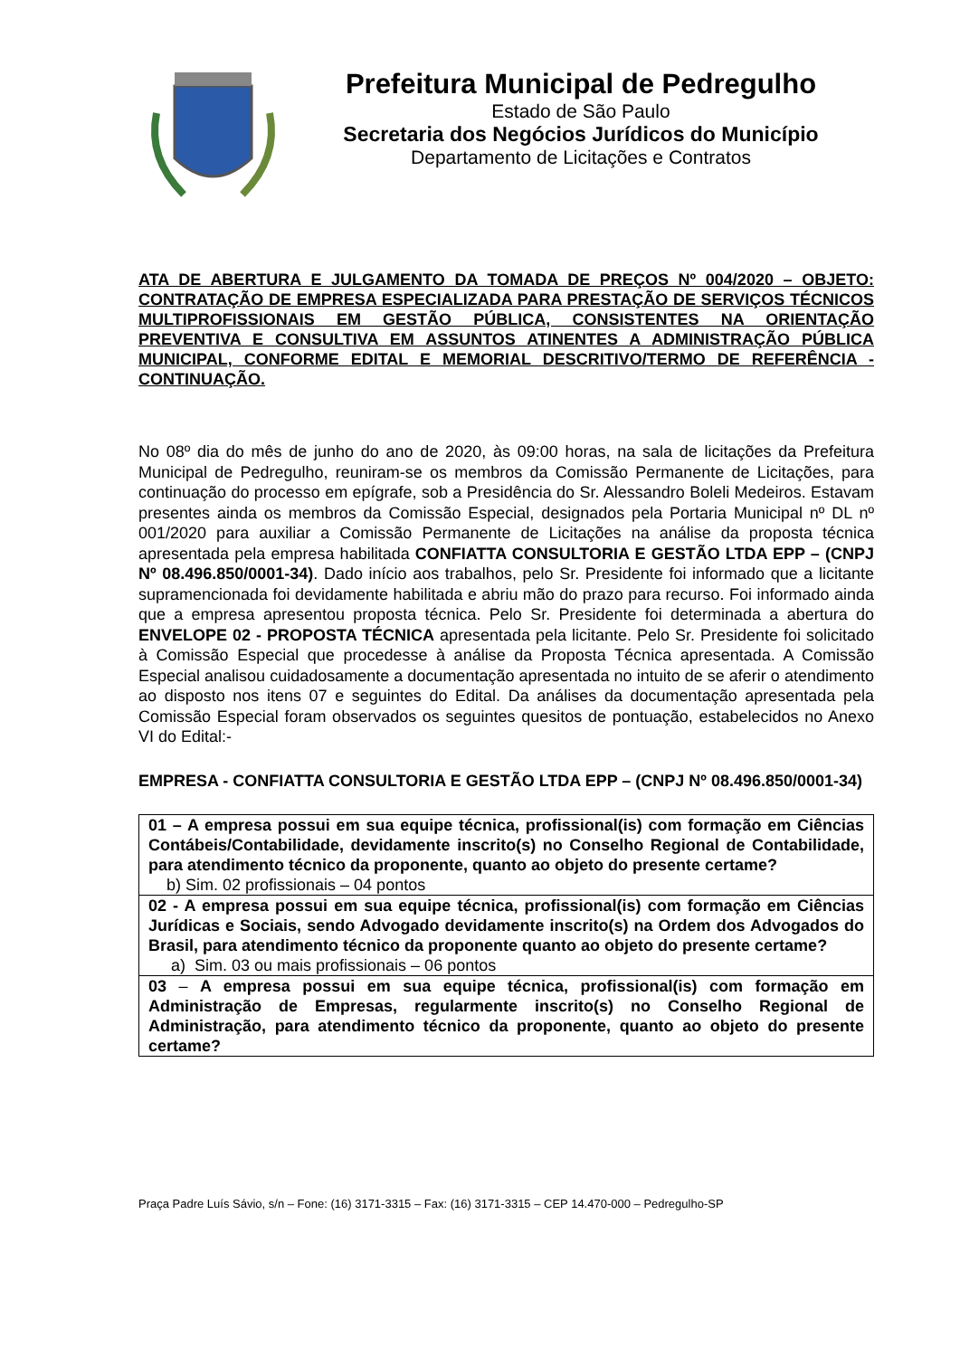Prefeitura Municipal de Pedregulho
Estado de São Paulo
Secretaria dos Negócios Jurídicos do Município
Departamento de Licitações e Contratos
ATA DE ABERTURA E JULGAMENTO DA TOMADA DE PREÇOS Nº 004/2020 – OBJETO: CONTRATAÇÃO DE EMPRESA ESPECIALIZADA PARA PRESTAÇÃO DE SERVIÇOS TÉCNICOS MULTIPROFISSIONAIS EM GESTÃO PÚBLICA, CONSISTENTES NA ORIENTAÇÃO PREVENTIVA E CONSULTIVA EM ASSUNTOS ATINENTES A ADMINISTRAÇÃO PÚBLICA MUNICIPAL, CONFORME EDITAL E MEMORIAL DESCRITIVO/TERMO DE REFERÊNCIA - CONTINUAÇÃO.
No 08º dia do mês de junho do ano de 2020, às 09:00 horas, na sala de licitações da Prefeitura Municipal de Pedregulho, reuniram-se os membros da Comissão Permanente de Licitações, para continuação do processo em epígrafe, sob a Presidência do Sr. Alessandro Boleli Medeiros. Estavam presentes ainda os membros da Comissão Especial, designados pela Portaria Municipal nº DL nº 001/2020 para auxiliar a Comissão Permanente de Licitações na análise da proposta técnica apresentada pela empresa habilitada CONFIATTA CONSULTORIA E GESTÃO LTDA EPP – (CNPJ Nº 08.496.850/0001-34). Dado início aos trabalhos, pelo Sr. Presidente foi informado que a licitante supramencionada foi devidamente habilitada e abriu mão do prazo para recurso. Foi informado ainda que a empresa apresentou proposta técnica. Pelo Sr. Presidente foi determinada a abertura do ENVELOPE 02 - PROPOSTA TÉCNICA apresentada pela licitante. Pelo Sr. Presidente foi solicitado à Comissão Especial que procedesse à análise da Proposta Técnica apresentada. A Comissão Especial analisou cuidadosamente a documentação apresentada no intuito de se aferir o atendimento ao disposto nos itens 07 e seguintes do Edital. Da análises da documentação apresentada pela Comissão Especial foram observados os seguintes quesitos de pontuação, estabelecidos no Anexo VI do Edital:-
EMPRESA - CONFIATTA CONSULTORIA E GESTÃO LTDA EPP – (CNPJ Nº 08.496.850/0001-34)
| 01 – A empresa possui em sua equipe técnica, profissional(is) com formação em Ciências Contábeis/Contabilidade, devidamente inscrito(s) no Conselho Regional de Contabilidade, para atendimento técnico da proponente, quanto ao objeto do presente certame? b) Sim. 02 profissionais – 04 pontos |
| 02 - A empresa possui em sua equipe técnica, profissional(is) com formação em Ciências Jurídicas e Sociais, sendo Advogado devidamente inscrito(s) na Ordem dos Advogados do Brasil, para atendimento técnico da proponente quanto ao objeto do presente certame? a) Sim. 03 ou mais profissionais – 06 pontos |
| 03 – A empresa possui em sua equipe técnica, profissional(is) com formação em Administração de Empresas, regularmente inscrito(s) no Conselho Regional de Administração, para atendimento técnico da proponente, quanto ao objeto do presente certame? |
Praça Padre Luís Sávio, s/n – Fone: (16) 3171-3315 – Fax: (16) 3171-3315 – CEP 14.470-000 – Pedregulho-SP